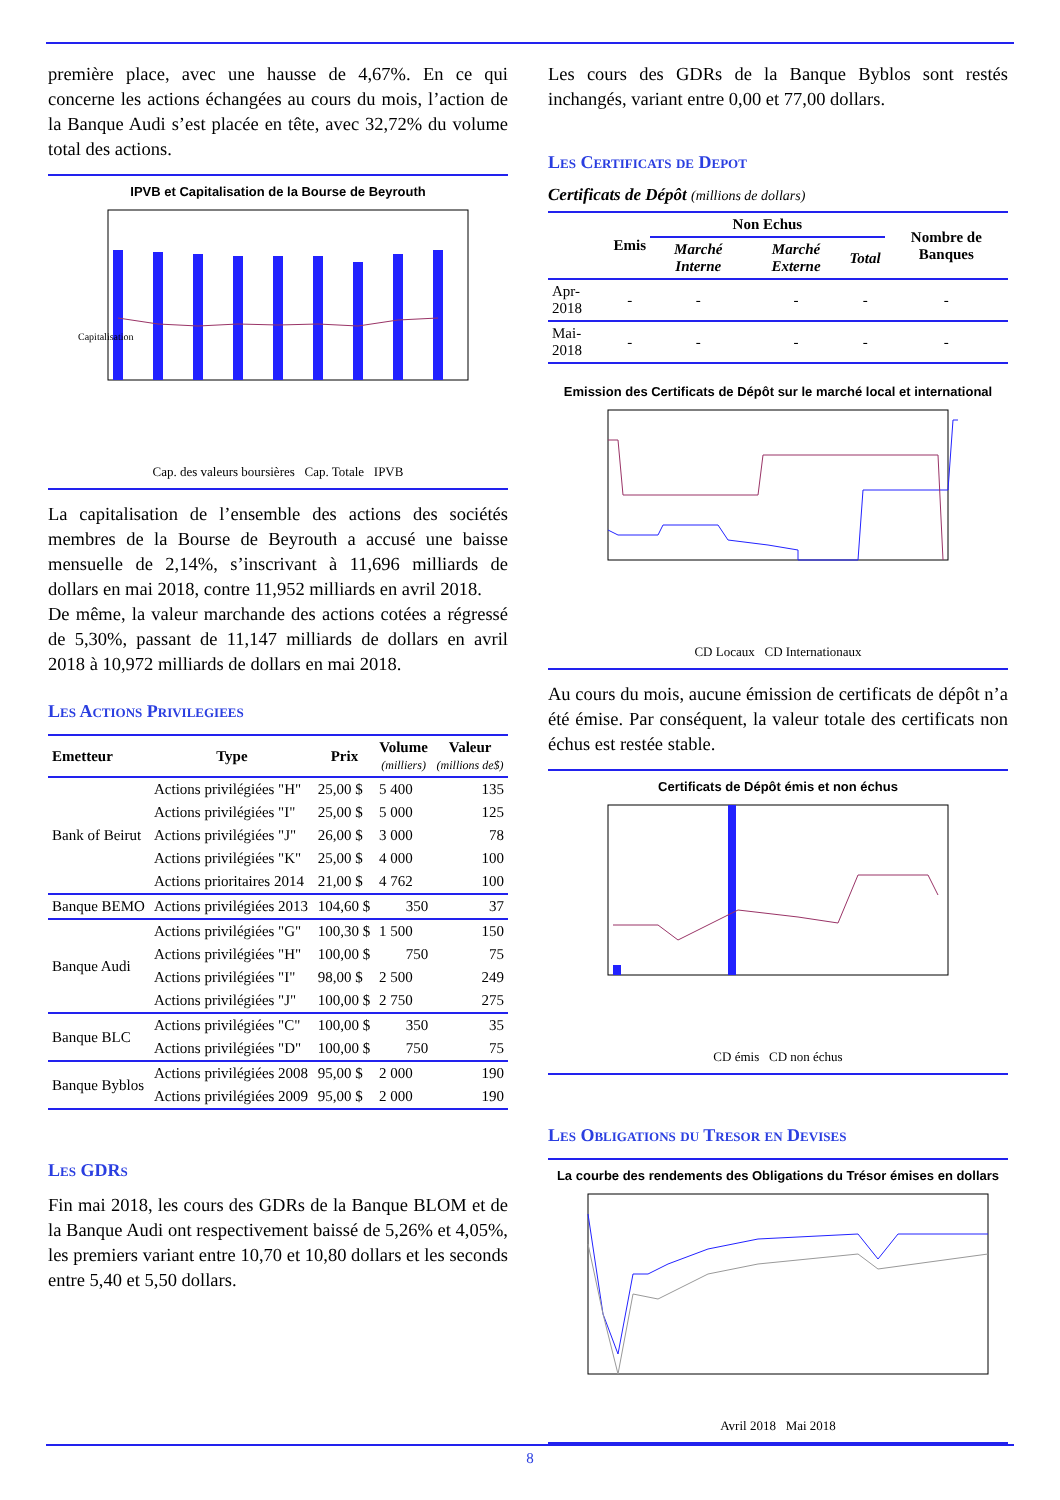première place, avec une hausse de 4,67%. En ce qui concerne les actions échangées au cours du mois, l’action de la Banque Audi s’est placée en tête, avec 32,72% du volume total des actions.
IPVB et Capitalisation de la Bourse de Beyrouth
Capitalisation
Cap. des valeurs boursières Cap. Totale IPVB
La capitalisation de l’ensemble des actions des sociétés membres de la Bourse de Beyrouth a accusé une baisse mensuelle de 2,14%, s’inscrivant à 11,696 milliards de dollars en mai 2018, contre 11,952 milliards en avril 2018.
De même, la valeur marchande des actions cotées a régressé de 5,30%, passant de 11,147 milliards de dollars en avril 2018 à 10,972 milliards de dollars en mai 2018.
Les Actions Privilegiees
| Emetteur | Type | Prix | Volume (milliers) | Valeur (millions de$) |
| --- | --- | --- | --- | --- |
| Bank of Beirut | Actions privilégiées "H" | 25,00 $ | 5 400 | 135 |
| | Actions privilégiées "I" | 25,00 $ | 5 000 | 125 |
| | Actions privilégiées "J" | 26,00 $ | 3 000 | 78 |
| | Actions privilégiées "K" | 25,00 $ | 4 000 | 100 |
| | Actions prioritaires 2014 | 21,00 $ | 4 762 | 100 |
| Banque BEMO | Actions privilégiées 2013 | 104,60 $ | 350 | 37 |
| Banque Audi | Actions privilégiées "G" | 100,30 $ | 1 500 | 150 |
| | Actions privilégiées "H" | 100,00 $ | 750 | 75 |
| | Actions privilégiées "I" | 98,00 $ | 2 500 | 249 |
| | Actions privilégiées "J" | 100,00 $ | 2 750 | 275 |
| Banque BLC | Actions privilégiées "C" | 100,00 $ | 350 | 35 |
| | Actions privilégiées "D" | 100,00 $ | 750 | 75 |
| Banque Byblos | Actions privilégiées 2008 | 95,00 $ | 2 000 | 190 |
| | Actions privilégiées 2009 | 95,00 $ | 2 000 | 190 |
Les GDRs
Fin mai 2018, les cours des GDRs de la Banque BLOM et de la Banque Audi ont respectivement baissé de 5,26% et 4,05%, les premiers variant entre 10,70 et 10,80 dollars et les seconds entre 5,40 et 5,50 dollars.
Les cours des GDRs de la Banque Byblos sont restés inchangés, variant entre 0,00 et 77,00 dollars.
Les Certificats de Depot
Certificats de Dépôt (millions de dollars)
| | Emis | Non Echus | | | Nombre de Banques |
| --- | --- | --- | --- | --- | --- |
| | | Marché Interne | Marché Externe | Total | |
| Apr-2018 | - | - | - | - | - |
| Mai-2018 | - | - | - | - | - |
Emission des Certificats de Dépôt sur le marché local et international
CD Locaux CD Internationaux
Au cours du mois, aucune émission de certificats de dépôt n’a été émise. Par conséquent, la valeur totale des certificats non échus est restée stable.
Certificats de Dépôt émis et non échus
CD émis CD non échus
Les Obligations du Tresor en Devises
La courbe des rendements des Obligations du Trésor émises en dollars
Avril 2018 Mai 2018
8